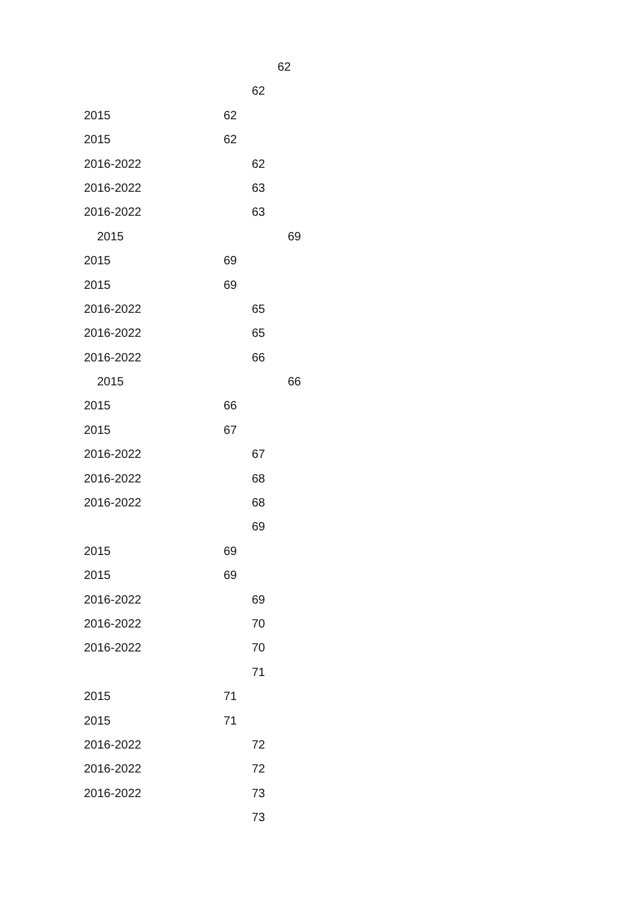62
62
2015 62
2015 62
2016-2022 62
2016-2022 63
2016-2022 63
2015 69
2015 69
2015 69
2016-2022 65
2016-2022 65
2016-2022 66
2015 66
2015 66
2015 67
2016-2022 67
2016-2022 68
2016-2022 68 69
2015 69
2015 69
2016-2022 69
2016-2022 70
2016-2022 70 71
2015 71
2015 71
2016-2022 72
2016-2022 72
2016-2022 73 73